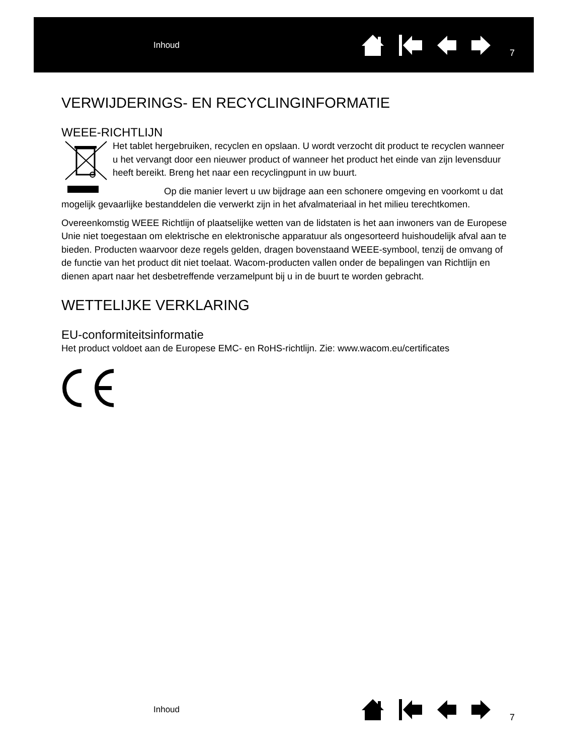Inhoud 7
VERWIJDERINGS- EN RECYCLINGINFORMATIE
WEEE-RICHTLIJN
Het tablet hergebruiken, recyclen en opslaan. U wordt verzocht dit product te recyclen wanneer u het vervangt door een nieuwer product of wanneer het product het einde van zijn levensduur heeft bereikt. Breng het naar een recyclingpunt in uw buurt.
Op die manier levert u uw bijdrage aan een schonere omgeving en voorkomt u dat mogelijk gevaarlijke bestanddelen die verwerkt zijn in het afvalmateriaal in het milieu terechtkomen.
Overeenkomstig WEEE Richtlijn of plaatselijke wetten van de lidstaten is het aan inwoners van de Europese Unie niet toegestaan om elektrische en elektronische apparatuur als ongesorteerd huishoudelijk afval aan te bieden. Producten waarvoor deze regels gelden, dragen bovenstaand WEEE-symbool, tenzij de omvang of de functie van het product dit niet toelaat. Wacom-producten vallen onder de bepalingen van Richtlijn en dienen apart naar het desbetreffende verzamelpunt bij u in de buurt te worden gebracht.
WETTELIJKE VERKLARING
EU-conformiteitsinformatie
Het product voldoet aan de Europese EMC- en RoHS-richtlijn. Zie: www.wacom.eu/certificates
Inhoud 7